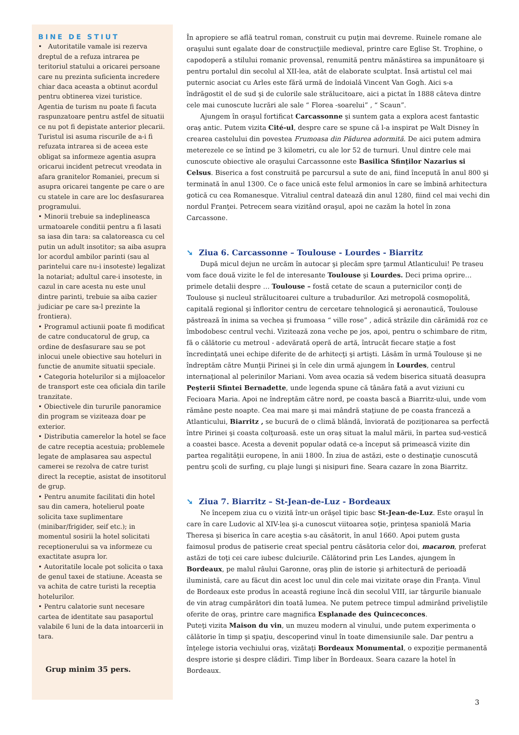BINE DE STIUT
• Autoritatile vamale isi rezerva dreptul de a refuza intrarea pe teritoriul statului a oricarei persoane care nu prezinta suficienta incredere chiar daca aceasta a obtinut acordul pentru obtinerea vizei turistice. Agentia de turism nu poate fi facuta raspunzatoare pentru astfel de situatii ce nu pot fi depistate anterior plecarii. Turistul isi asuma riscurile de a-i fi refuzata intrarea si de aceea este obligat sa informeze agentia asupra oricarui incident petrecut vreodata in afara granitelor Romaniei, precum si asupra oricarei tangente pe care o are cu statele in care are loc desfasurarea programului.
• Minorii trebuie sa indeplineasca urmatoarele conditii pentru a fi lasati sa iasa din tara: sa calatoreasca cu cel putin un adult insotitor; sa aiba asupra lor acordul ambilor parinti (sau al parintelui care nu-i insoteste) legalizat la notariat; adultul care-i insoteste, in cazul in care acesta nu este unul dintre parinti, trebuie sa aiba cazier judiciar pe care sa-l prezinte la frontiera).
• Programul actiunii poate fi modificat de catre conducatorul de grup, ca ordine de desfasurare sau se pot inlocui unele obiective sau hoteluri in functie de anumite situatii speciale.
• Categoria hotelurilor si a mijloacelor de transport este cea oficiala din tarile tranzitate.
• Obiectivele din tururile panoramice din program se viziteaza doar pe exterior.
• Distributia camerelor la hotel se face de catre receptia acestuia; problemele legate de amplasarea sau aspectul camerei se rezolva de catre turist direct la receptie, asistat de insotitorul de grup.
• Pentru anumite facilitati din hotel sau din camera, hotelierul poate solicita taxe suplimentare (minibar/frigider, seif etc.); in momentul sosirii la hotel solicitati receptionerului sa va informeze cu exactitate asupra lor.
• Autoritatile locale pot solicita o taxa de genul taxei de statiune. Aceasta se va achita de catre turisti la receptia hotelurilor.
• Pentru calatorie sunt necesare cartea de identitate sau pasaportul valabile 6 luni de la data intoarcerii in tara.
Grup minim 35 pers.
În apropiere se află teatrul roman, construit cu puţin mai devreme. Ruinele romane ale oraşului sunt egalate doar de construcţiile medieval, printre care Eglise St. Trophine, o capodoperă a stilului romanic provensal, renumită pentru mănăstirea sa impunătoare şi pentru portalul din secolul al XII-lea, atât de elaborate sculptat. Însă artistul cel mai puternic asociat cu Arles este fără urmă de îndoială Vincent Van Gogh. Aici s-a îndrăgostit el de sud şi de culorile sale strălucitoare, aici a pictat în 1888 câteva dintre cele mai cunoscute lucrări ale sale “ Florea -soarelui” , “ Scaun”.
Ajungem în oraşul fortificat Carcassonne şi suntem gata a explora acest fantastic oraş antic. Putem vizita Cité-ul, despre care se spune că l-a inspirat pe Walt Disney în crearea castelului din povestea Frumoasa din Pădurea adormită. De aici putem admira meterezele ce se întind pe 3 kilometri, cu ale lor 52 de turnuri. Unul dintre cele mai cunoscute obiective ale oraşului Carcassonne este Basilica Sfinţilor Nazarius si Celsus. Biserica a fost construită pe parcursul a sute de ani, fiind începută în anul 800 şi terminată în anul 1300. Ce o face unică este felul armonios în care se îmbină arhitectura gotică cu cea Romanesque. Vitraliul central datează din anul 1280, fiind cel mai vechi din nordul Franţei. Petrecem seara vizitând oraşul, apoi ne cazăm la hotel în zona Carcassone.
➘ Ziua 6. Carcassonne – Toulouse - Lourdes - Biarritz
După micul dejun ne urcăm în autocar şi plecăm spre ţarmul Atlanticului! Pe traseu vom face două vizite le fel de interesante Toulouse şi Lourdes. Deci prima oprire… primele detalii despre … Toulouse – fostă cetate de scaun a puternicilor conţi de Toulouse şi nucleul strălucitoarei culture a trubadurilor. Azi metropolă cosmopolită, capitală regional şi înfloritor centru de cercetare tehnologică şi aeronautică, Toulouse păstrează în inima sa vechea şi frumoasa “ ville rose” , adică străzile din cărămidă roz ce îmbodobesc centrul vechi. Vizitează zona veche pe jos, apoi, pentru o schimbare de ritm, fă o călătorie cu metroul - adevărată operă de artă, întrucât fiecare staţie a fost încredinţată unei echipe diferite de de arhitecţi şi artişti. Lăsăm în urmă Toulouse şi ne îndreptăm către Munţii Pirinei şi în cele din urmă ajungem în Lourdes, centrul internaţional al pelerinilor Mariani. Vom avea ocazia să vedem biserica situată deasupra Peşterii Sfintei Bernadette, unde legenda spune că tânăra fată a avut viziuni cu Fecioara Maria. Apoi ne îndreptăm către nord, pe coasta bască a Biarritz-ului, unde vom rămâne peste noapte. Cea mai mare şi mai mândră staţiune de pe coasta franceză a Atlanticului, Biarritz , se bucură de o climă blândă, înviorată de poziţionarea sa perfectă între Pirinei şi coasta colţuroasă. este un oraş situat la malul mării, în partea sud-vestică a coastei basce. Acesta a devenit popular odată ce-a început să primească vizite din partea regalităţii europene, în anii 1800. În ziua de astăzi, este o destinaţie cunoscută pentru şcoli de surfing, cu plaje lungi şi nisipuri fine. Seara cazare în zona Biarritz.
➘ Ziua 7. Biarritz – St-Jean-de-Luz - Bordeaux
Ne începem ziua cu o vizită într-un orăşel tipic basc St-Jean-de-Luz. Este oraşul în care în care Ludovic al XIV-lea şi-a cunoscut viitoarea soţie, prinţesa spaniolă Maria Theresa şi biserica în care aceştia s-au căsătorit, în anul 1660. Apoi putem gusta faimosul produs de patiserie creat special pentru căsătoria celor doi, macaron, preferat astăzi de toţi cei care iubesc dulciurile. Călătorind prin Les Landes, ajungem în Bordeaux, pe malul râului Garonne, oraş plin de istorie şi arhitectură de perioadă iluministă, care au făcut din acest loc unul din cele mai vizitate oraşe din Franţa. Vinul de Bordeaux este produs în această regiune încă din secolul VIII, iar târgurile bianuale de vin atrag cumpărători din toată lumea. Ne putem petrece timpul admirând priveliştile oferite de oraş, printre care magnifica Esplanade des Quinceconces.
Puteţi vizita Maison du vin, un muzeu modern al vinului, unde putem experimenta o călătorie în timp şi spaţiu, descoperind vinul în toate dimensiunile sale. Dar pentru a înţelege istoria vechiului oraş, vizătaţi Bordeaux Monumental, o expoziţie permanentă despre istorie şi despre clădiri. Timp liber în Bordeaux. Seara cazare la hotel în Bordeaux.
3